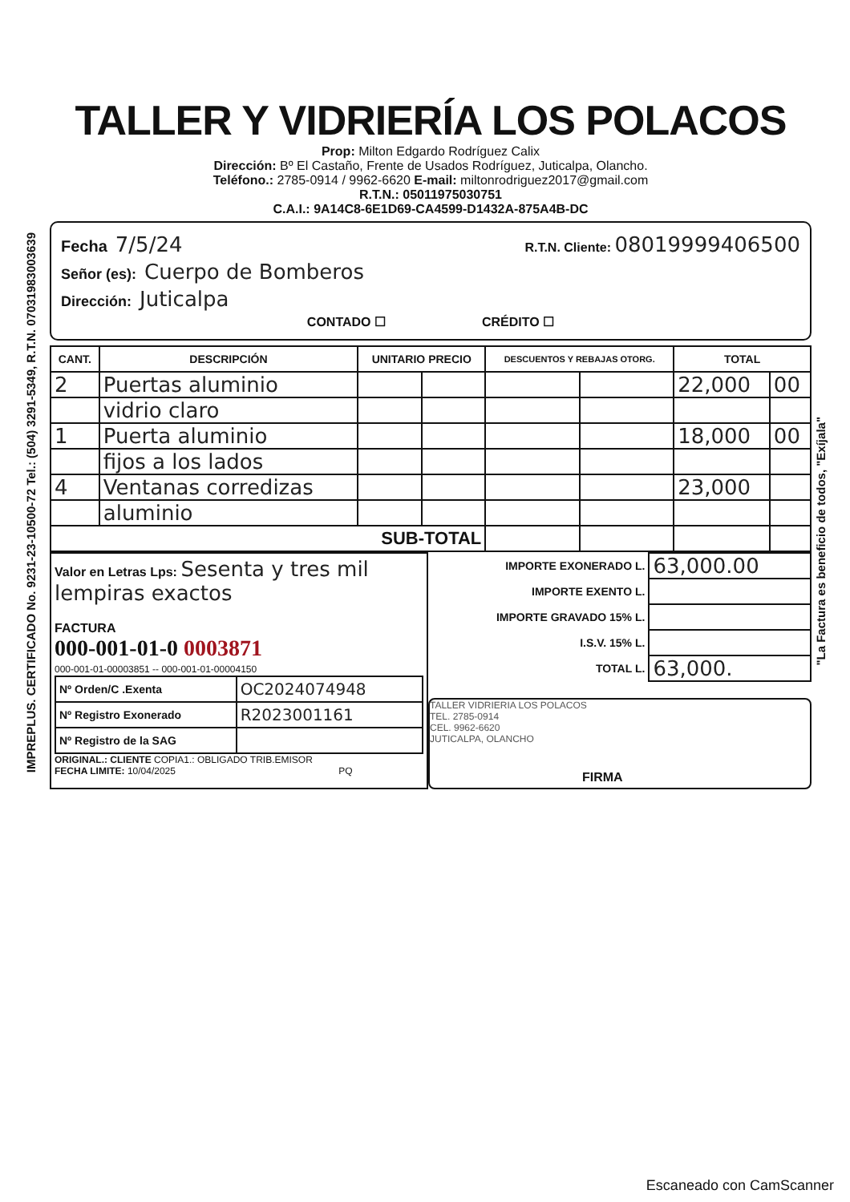IMPREPLUS. CERTIFICADO No. 9231-23-10500-72 Tel.: (504) 3291-5349, R.T.N. 07031983003639
"La Factura es beneficio de todos, "Exíjala"
TALLER Y VIDRIERÍA LOS POLACOS
Prop: Milton Edgardo Rodríguez Calix
Dirección: Bº El Castaño, Frente de Usados Rodríguez, Juticalpa, Olancho.
Teléfono.: 2785-0914 / 9962-6620 E-mail: miltonrodriguez2017@gmail.com
R.T.N.: 05011975030751
C.A.I.: 9A14C8-6E1D69-CA4599-D1432A-875A4B-DC
Fecha 7/5/24 R.T.N. Cliente: 08019999406500
Señor (es): Cuerpo de Bomberos
Dirección: Juticalpa
CONTADO ☐ CRÉDITO ☐
| CANT. | DESCRIPCIÓN | UNITARIO PRECIO | | DESCUENTOS Y REBAJAS OTORG. | | TOTAL | |
| --- | --- | --- | --- | --- | --- | --- | --- |
| 2 | Puertas aluminio | | | | | 22,000 | 00 |
| | vidrio claro | | | | | | |
| 1 | Puerta aluminio | | | | | 18,000 | 00 |
| | fijos a los lados | | | | | | |
| 4 | Ventanas corredizas | | | | | 23,000 | |
| | aluminio | | | | | | |
| SUB-TOTAL | | | | | | | |
Valor en Letras Lps: Sesenta y tres mil lempiras exactos
FACTURA
000-001-01-0 0003871
000-001-01-00003851 -- 000-001-01-00004150
| Nº Orden/C .Exenta | OC2024074948 |
| Nº Registro Exonerado | R2023001161 |
| Nº Registro de la SAG | |
ORIGINAL.: CLIENTE COPIA1.: OBLIGADO TRIB.EMISOR
FECHA LIMITE: 10/04/2025 PQ
| IMPORTE EXONERADO L. | 63,000.00 |
| IMPORTE EXENTO L. | |
| IMPORTE GRAVADO 15% L. | |
| I.S.V. 15% L. | |
| TOTAL L. | 63,000. |
TALLER VIDRIERIA LOS POLACOS
TEL. 2785-0914
CEL. 9962-6620
JUTICALPA, OLANCHO
FIRMA
Escaneado con CamScanner